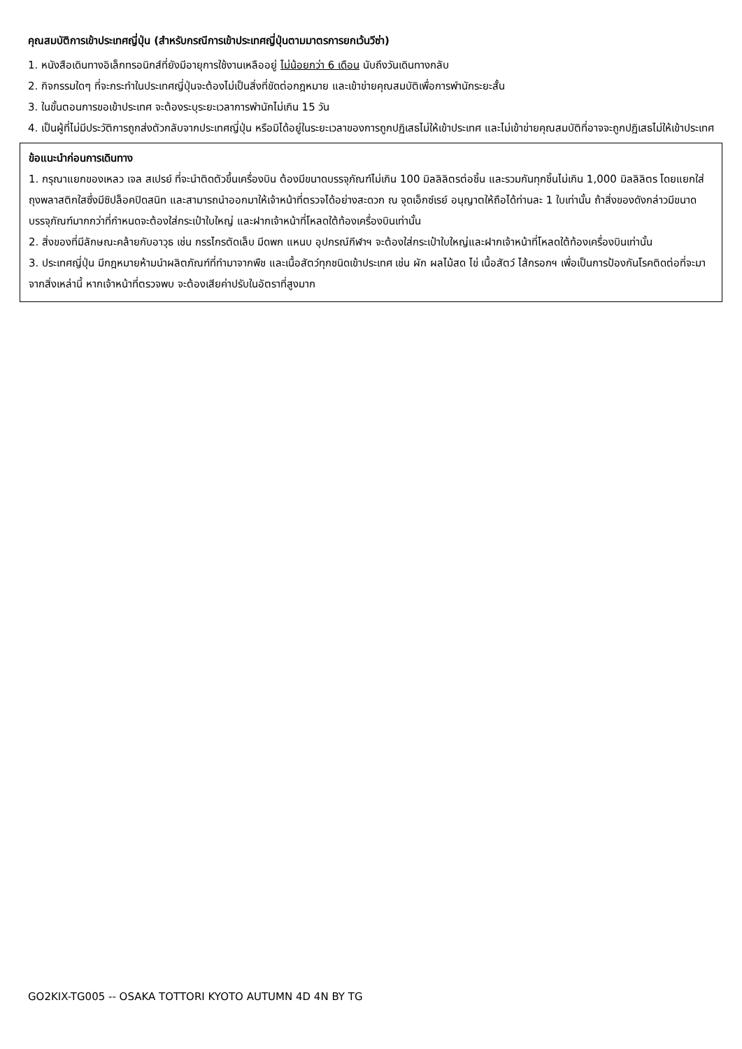คุณสมบัติการเข้าประเทศญี่ปุ่น (สำหรับกรณีการเข้าประเทศญี่ปุ่นตามมาตรการยกเว้นวีซ่า)
1. หนังสือเดินทางอิเล็กทรอนิกส์ที่ยังมีอายุการใช้งานเหลืออยู่ ไม่น้อยกว่า 6 เดือน นับถึงวันเดินทางกลับ
2. กิจกรรมใดๆ ที่จะกระทำในประเทศญี่ปุ่นจะต้องไม่เป็นสิ่งที่ขัดต่อกฎหมาย และเข้าข่ายคุณสมบัติเพื่อการพำนักระยะสั้น
3. ในขั้นตอนการขอเข้าประเทศ จะต้องระบุระยะเวลาการพำนักไม่เกิน 15 วัน
4. เป็นผู้ที่ไม่มีประวัติการถูกส่งตัวกลับจากประเทศญี่ปุ่น หรือมิได้อยู่ในระยะเวลาของการถูกปฏิเสธไม่ให้เข้าประเทศ และไม่เข้าข่ายคุณสมบัติที่อาจจะถูกปฏิเสธไม่ให้เข้าประเทศ
ข้อแนะนำก่อนการเดินทาง
1. กรุณาแยกของเหลว เจล สเปรย์ ที่จะนำติดตัวขึ้นเครื่องบิน ต้องมีขนาดบรรจุภัณฑ์ไม่เกิน 100 มิลลิลิตรต่อชิ้น และรวมกันทุกชิ้นไม่เกิน 1,000 มิลลิลิตร โดยแยกใส่ถุงพลาสติกใสซึ่งมีซิปล็อคปิดสนิท และสามารถนำออกมาให้เจ้าหน้าที่ตรวจได้อย่างสะดวก ณ จุดเอ็กซ์เรย์ อนุญาตให้ถือได้ท่านละ 1 ใบเท่านั้น ถ้าสิ่งของดังกล่าวมีขนาดบรรจุภัณฑ์มากกว่าที่กำหนดจะต้องใส่กระเป๋าใบใหญ่ และฝากเจ้าหน้าที่โหลดใต้ท้องเครื่องบินเท่านั้น
2. สิ่งของที่มีลักษณะคล้ายกับอาวุธ เช่น กรรไกรตัดเล็บ มีดพก แหนบ อุปกรณ์กีฬาฯ จะต้องใส่กระเป๋าใบใหญ่และฝากเจ้าหน้าที่โหลดใต้ท้องเครื่องบินเท่านั้น
3. ประเทศญี่ปุ่น มีกฎหมายห้ามนำผลิตภัณฑ์ที่ทำมาจากพืช และเนื้อสัตว์ทุกชนิดเข้าประเทศ เช่น ผัก ผลไม้สด ไข่ เนื้อสัตว์ ไส้กรอกฯ เพื่อเป็นการป้องกันโรคติดต่อที่จะมาจากสิ่งเหล่านี้ หากเจ้าหน้าที่ตรวจพบ จะต้องเสียค่าปรับในอัตราที่สูงมาก
GO2KIX-TG005 -- OSAKA TOTTORI KYOTO AUTUMN 4D 4N BY TG